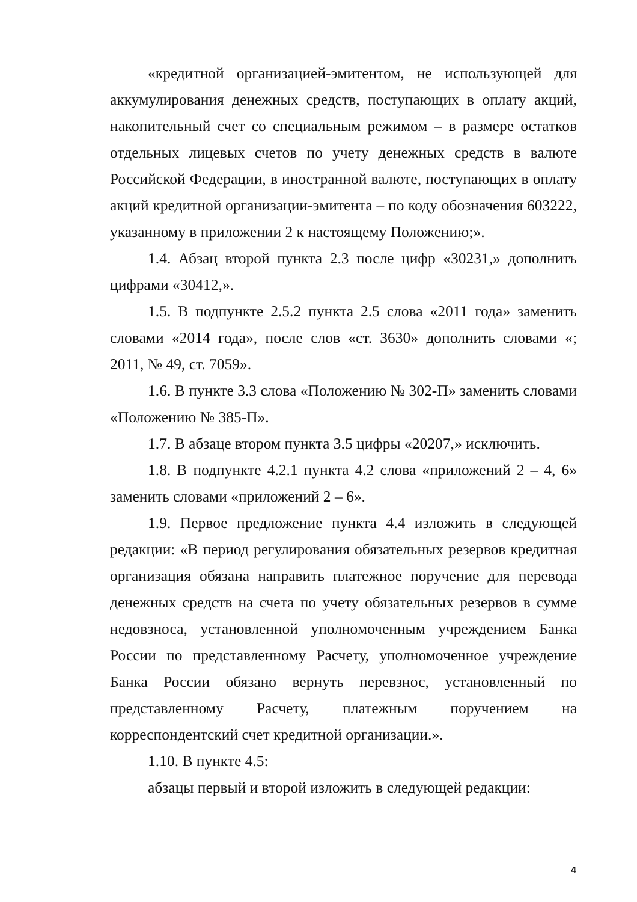«кредитной организацией-эмитентом, не использующей для аккумулирования денежных средств, поступающих в оплату акций, накопительный счет со специальным режимом – в размере остатков отдельных лицевых счетов по учету денежных средств в валюте Российской Федерации, в иностранной валюте, поступающих в оплату акций кредитной организации-эмитента – по коду обозначения 603222, указанному в приложении 2 к настоящему Положению;».
1.4. Абзац второй пункта 2.3 после цифр «30231,» дополнить цифрами «30412,».
1.5. В подпункте 2.5.2 пункта 2.5 слова «2011 года» заменить словами «2014 года», после слов «ст. 3630» дополнить словами «; 2011, № 49, ст. 7059».
1.6. В пункте 3.3 слова «Положению № 302-П» заменить словами «Положению № 385-П».
1.7. В абзаце втором пункта 3.5 цифры «20207,» исключить.
1.8. В подпункте 4.2.1 пункта 4.2 слова «приложений 2 – 4, 6» заменить словами «приложений 2 – 6».
1.9. Первое предложение пункта 4.4 изложить в следующей редакции: «В период регулирования обязательных резервов кредитная организация обязана направить платежное поручение для перевода денежных средств на счета по учету обязательных резервов в сумме недовзноса, установленной уполномоченным учреждением Банка России по представленному Расчету, уполномоченное учреждение Банка России обязано вернуть перевзнос, установленный по представленному Расчету, платежным поручением на корреспондентский счет кредитной организации.».
1.10. В пункте 4.5:
абзацы первый и второй изложить в следующей редакции:
4